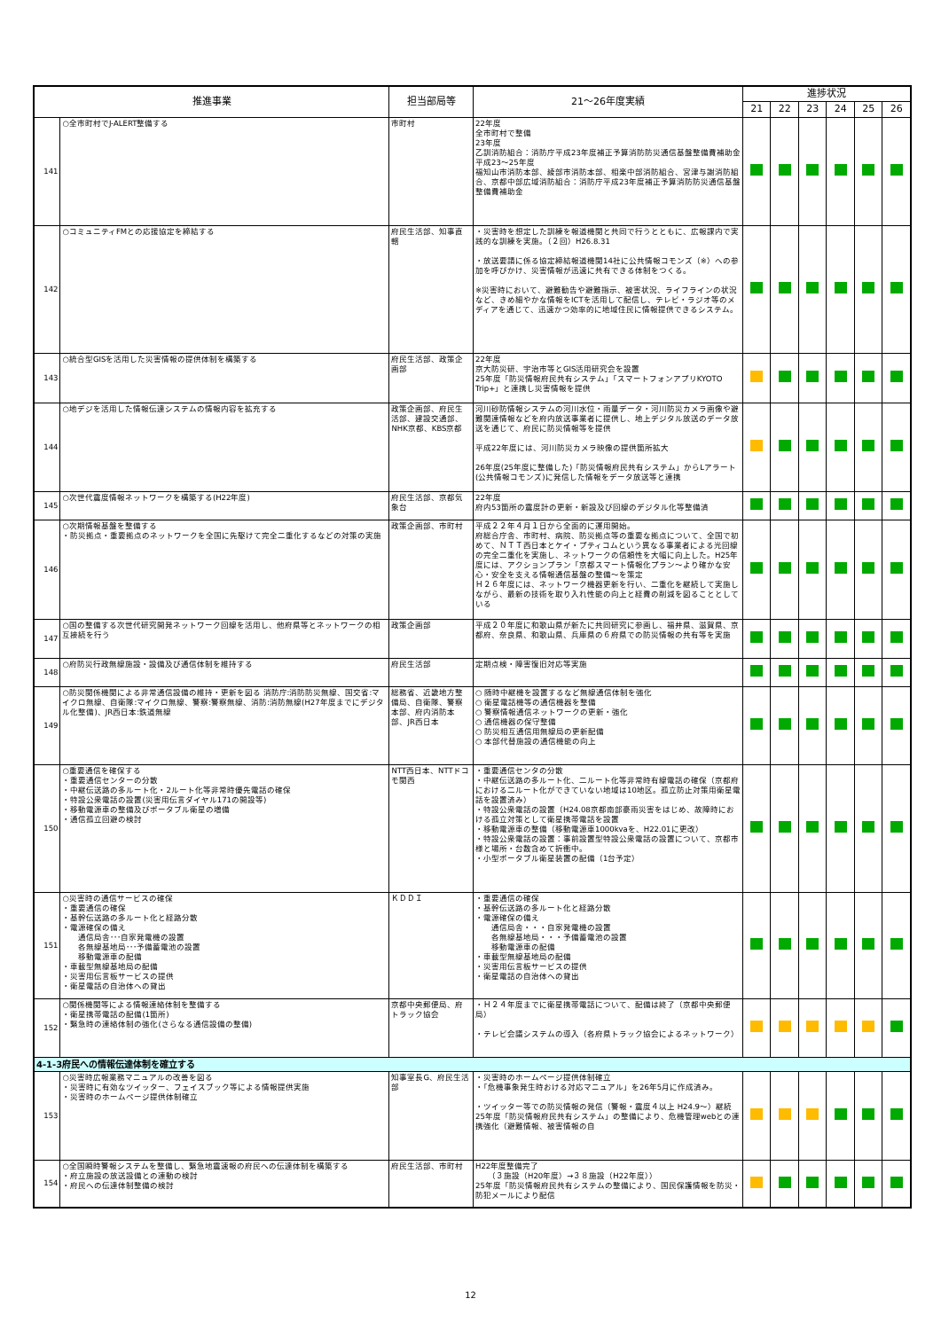| 推進事業 | | 担当部局等 | 21～26年度実績 | 進捗状況 | | | | | |
| --- | --- | --- | --- | --- | --- | --- | --- | --- | --- |
| | | | | 21 | 22 | 23 | 24 | 25 | 26 |
| 141 | ○全市町村でJ-ALERT整備する | 市町村 | 22年度 全市町村で整備 23年度 乙訓消防組合：消防庁平成23年度補正予算消防防災通信基盤整備費補助金 平成23～25年度 福知山市消防本部、綾部市消防本部、相楽中部消防組合、宮津与謝消防組合、京都中部広域消防組合：消防庁平成23年度補正予算消防防災通信基盤整備費補助金 | | | | | | |
| 142 | ○コミュニティFMとの応援協定を締結する | 府民生活部、知事直轄 | ・災害時を想定した訓練を報道機関と共同で行うとともに、広報課内で実践的な訓練を実施。（２回）H26.8.31 ・放送要請に係る協定締結報道機関14社に公共情報コモンズ（※）への参加を呼びかけ、災害情報が迅速に共有できる体制をつくる。 ※災害時において、避難勧告や避難指示、被害状況、ライフラインの状況など、きめ細やかな情報をICTを活用して配信し、テレビ・ラジオ等のメディアを通じて、迅速かつ効率的に地域住民に情報提供できるシステム。 | | | | | | |
| 143 | ○統合型GISを活用した災害情報の提供体制を構築する | 府民生活部、政策企画部 | 22年度 京大防災研、宇治市等とGIS活用研究会を設置 25年度「防災情報府民共有システム」「スマートフォンアプリKYOTO Trip+」と連携し災害情報を提供 | | | | | | |
| 144 | ○地デジを活用した情報伝達システムの情報内容を拡充する | 政策企画部、府民生活部、建設交通部、NHK京都、KBS京都 | 河川砂防情報システムの河川水位・雨量データ・河川防災カメラ画像や避難関連情報などを府内放送事業者に提供し、地上デジタル放送のデータ放送を通じて、府民に防災情報等を提供 平成22年度には、河川防災カメラ映像の提供箇所拡大 26年度(25年度に整備した)「防災情報府民共有システム」からLアラート(公共情報コモンズ)に発信した情報をデータ放送等と連携 | | | | | | |
| 145 | ○次世代震度情報ネットワークを構築する(H22年度) | 府民生活部、京都気象台 | 22年度 府内53箇所の震度計の更新・新設及び回線のデジタル化等整備済 | | | | | | |
| 146 | ○次期情報基盤を整備する ・防災拠点・重要拠点のネットワークを全国に先駆けて完全二重化するなどの対策の実施 | 政策企画部、市町村 | 平成２２年４月１日から全面的に運用開始。 府総合庁舎、市町村、病院、防災拠点等の重要な拠点について、全国で初めて、ＮＴＴ西日本とケイ・プティコムという異なる事業者による光回線の完全二重化を実施し、ネットワークの信頼性を大幅に向上した。H25年度には、アクションプラン「京都スマート情報化プラン～より確かな安心・安全を支える情報通信基盤の整備～を策定 Ｈ２６年度には、ネットワーク機器更新を行い、二重化を継続して実施しながら、最新の技術を取り入れ性能の向上と経費の削減を図ることとしている | | | | | | |
| 147 | ○国の整備する次世代研究開発ネットワーク回線を活用し、他府県等とネットワークの相互接続を行う | 政策企画部 | 平成２０年度に和歌山県が新たに共同研究に参画し、福井県、滋賀県、京都府、奈良県、和歌山県、兵庫県の６府県での防災情報の共有等を実施 | | | | | | |
| 148 | ○府防災行政無線施設・設備及び通信体制を維持する | 府民生活部 | 定期点検・障害復旧対応等実施 | | | | | | |
| 149 | ○防災関係機関による非常通信設備の維持・更新を図る 消防庁:消防防災無線、国交省:マイクロ無線、自衛隊:マイクロ無線、警察:警察無線、消防:消防無線(H27年度までにデジタル化整備)、JR西日本:鉄道無線 | 総務省、近畿地方整備局、自衛隊、警察本部、府内消防本部、JR西日本 | ○ 随時中継機を設置するなど無線通信体制を強化 ○ 衛星電話機等の通信機器を整備 ○ 警察情報通信ネットワークの更新・強化 ○ 通信機器の保守整備 ○ 防災相互通信用無線局の更新配備 ○ 本部代替施設の通信機能の向上 | | | | | | |
| 150 | ○重要通信を確保する ・重要通信センターの分散 ・中継伝送路の多ルート化・2ルート化等非常時優先電話の確保 ・特設公衆電話の設置(災害用伝言ダイヤル171の開設等) ・移動電源車の整備及びポータブル衛星の増備 ・通信孤立回避の検討 | NTT西日本、NTTドコモ関西 | ・重要通信センタの分散 ・中継伝送路の多ルート化、二ルート化等非常時有線電話の確保（京都府における二ルート化ができていない地域は10地区。孤立防止対策用衛星電話を設置済み） ・特設公衆電話の設置（H24.08京都南部豪雨災害をはじめ、故障時における孤立対策として衛星携帯電話を設置 ・移動電源車の整備（移動電源車1000kvaを、H22.01に更改） ・特設公衆電話の設置：事前設置型特設公衆電話の設置について、京都市様と場所・台数含めて折衝中。 ・小型ポータブル衛星装置の配備（1台予定） | | | | | | |
| 151 | ○災害時の通信サービスの確保 ・重要通信の確保 ・基幹伝送路の多ルート化と経路分散 ・電源確保の備え 通信局舎･･･自家発電機の設置 各無線基地局･･･予備蓄電池の設置 移動電源車の配備 ・車載型無線基地局の配備 ・災害用伝言板サービスの提供 ・衛星電話の自治体への貸出 | ＫＤＤＩ | ・重要通信の確保 ・基幹伝送路の多ルート化と経路分散 ・電源確保の備え 通信局舎・・・自家発電機の設置 各無線基地局・・・予備蓄電池の設置 移動電源車の配備 ・車載型無線基地局の配備 ・災害用伝言板サービスの提供 ・衛星電話の自治体への貸出 | | | | | | |
| 152 | ○関係機関等による情報連絡体制を整備する ・衛星携帯電話の配備(1箇所) ・緊急時の連絡体制の強化(さらなる通信設備の整備) | 京都中央郵便局、府トラック協会 | ・Ｈ２４年度までに衛星携帯電話について、配備は終了（京都中央郵便局） ・テレビ会議システムの導入（各府県トラック協会によるネットワーク） | | | | | | |
| 4-1-3府民への情報伝達体制を確立する | | | | | | | | | |
| 153 | ○災害時広報業務マニュアルの改善を図る ・災害時に有効なツイッター、フェイスブック等による情報提供実施 ・災害時のホームページ提供体制確立 | 知事室長G、府民生活部 | ・災害時のホームページ提供体制確立 ・「危機事象発生時おける対応マニュアル」を26年5月に作成済み。 ・ツイッター等での防災情報の発信（警報・震度４以上 H24.9～）継続 25年度「防災情報府民共有システム」の整備により、危機管理webとの連携強化（避難情報、被害情報の自 | | | | | | |
| 154 | ○全国瞬時警報システムを整備し、緊急地震速報の府民への伝達体制を構築する ・府立施設の放送設備との連動の検討 ・府民への伝達体制整備の検討 | 府民生活部、市町村 | H22年度整備完了 （３施設（H20年度）→３８施設（H22年度）） 25年度「防災情報府民共有システムの整備により、国民保護情報を防災・防犯メールにより配信 | | | | | | |
12